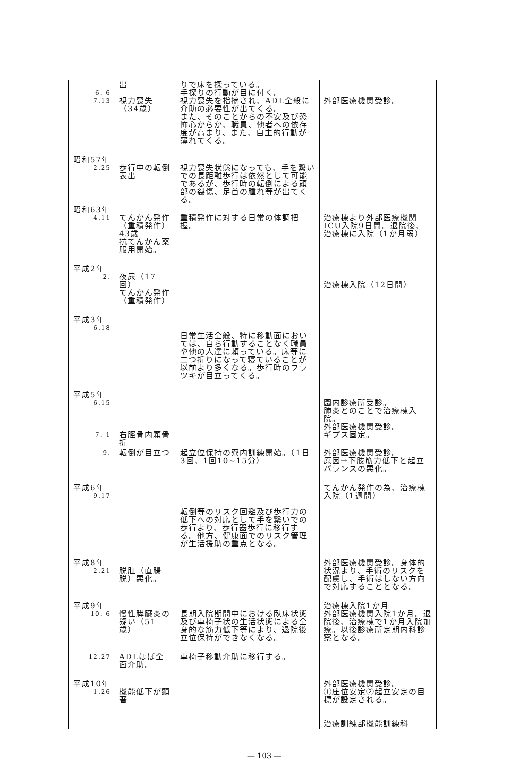| 6. 6 7.13 | 出 視力喪失（34歳） | りで床を探っている。 手探りの行動が目に付く。 視力喪失を指摘され、ADL全般に介助の必要性が出てくる。 また、そのことからの不安及び恐怖心からか、職員、他者への依存度が高まり、また、自主的行動が薄れてくる。 | 外部医療機関受診。 |
| 昭和57年 2.25 | 歩行中の転倒表出 | 視力喪失状態になっても、手を繋いでの長距離歩行は依然として可能であるが、歩行時の転倒による頭部の裂傷、足首の腫れ等が出てくる。 | |
| 昭和63年 4.11 | てんかん発作（重積発作）43歳 抗てんかん薬服用開始。 | 重積発作に対する日常の体調把握。 | 治療棟より外部医療機関ICU入院9日間。退院後、治療棟に入院（1か月弱） |
| 平成2年 2. | 夜尿（17回） てんかん発作（重積発作） | | 治療棟入院（12日間） |
| 平成3年 6.18 | | 日常生活全般、特に移動面においては、自ら行動することなく職員や他の人達に頼っている。床等に二つ折りになって寝ていることが以前より多くなる。歩行時のフラツキが目立ってくる。 | |
| 平成5年 6.15 7. 1 | 右脛骨内顆骨折 | | 園内診療所受診。 肺炎とのことで治療棟入院。 外部医療機関受診。 ギプス固定。 |
| 9. | 転倒が目立つ | 起立位保持の寮内訓練開始。（1日3回、1回10~15分） | 外部医療機関受診。 原因→下肢筋力低下と起立バランスの悪化。 |
| 平成6年 9.17 | | 転倒等のリスク回避及び歩行力の低下への対応として手を繋いでの歩行より、歩行器歩行に移行する。他方、健康面でのリスク管理が生活援助の重点となる。 | てんかん発作の為、治療棟入院（1週間） |
| 平成8年 2.21 | 脱肛（直腸脱）悪化。 | | 外部医療機関受診。身体的状況より、手術のリスクを配慮し、手術はしない方向で対応することとなる。 |
| 平成9年 10. 6 | 慢性膵臓炎の疑い（51歳） | 長期入院期間中における臥床状態及び車椅子状の生活状態による全身的な筋力低下等により、退院後立位保持ができなくなる。 | 治療棟入院1か月 外部医療機関入院1か月。退院後、治療棟で1か月入院加療。以後診療所定期内科診察となる。 |
| 12.27 | ADLほぼ全面介助。 | 車椅子移動介助に移行する。 | |
| 平成10年 1.26 | 機能低下が顕著 | | 外部医療機関受診。 ①座位安定②起立安定の目標が設定される。 治療訓練部機能訓練科 |
— 103 —